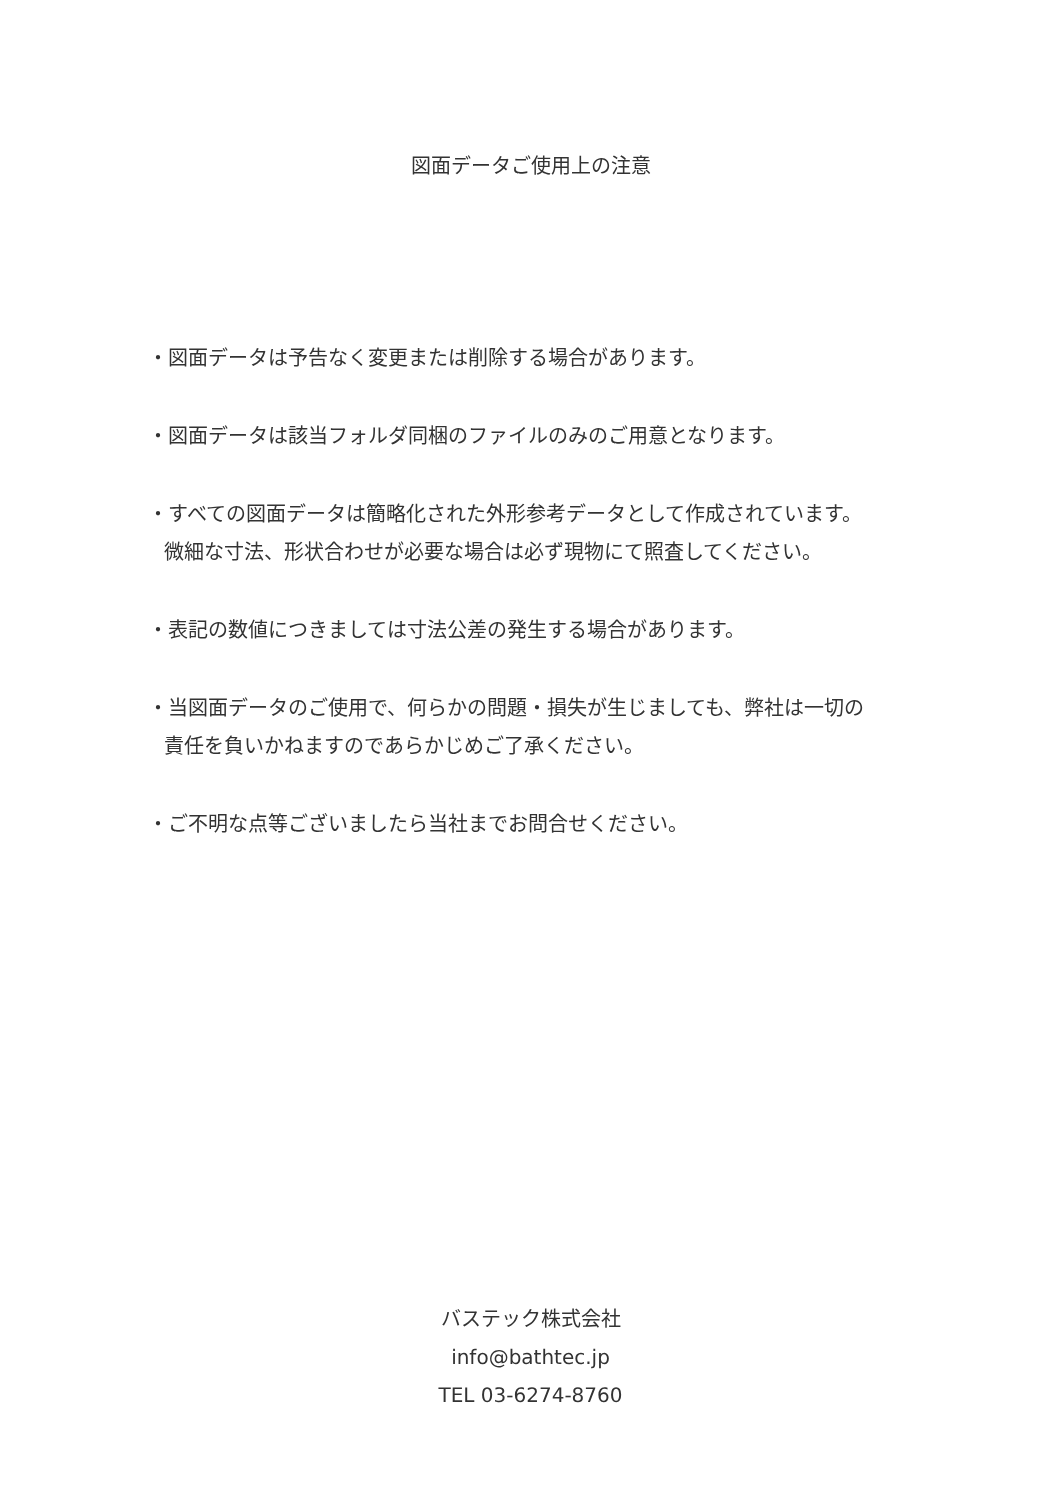図面データご使用上の注意
・図面データは予告なく変更または削除する場合があります。
・図面データは該当フォルダ同梱のファイルのみのご用意となります。
・すべての図面データは簡略化された外形参考データとして作成されています。
微細な寸法、形状合わせが必要な場合は必ず現物にて照査してください。
・表記の数値につきましては寸法公差の発生する場合があります。
・当図面データのご使用で、何らかの問題・損失が生じましても、弊社は一切の
責任を負いかねますのであらかじめご了承ください。
・ご不明な点等ございましたら当社までお問合せください。
バステック株式会社
info@bathtec.jp
TEL 03-6274-8760